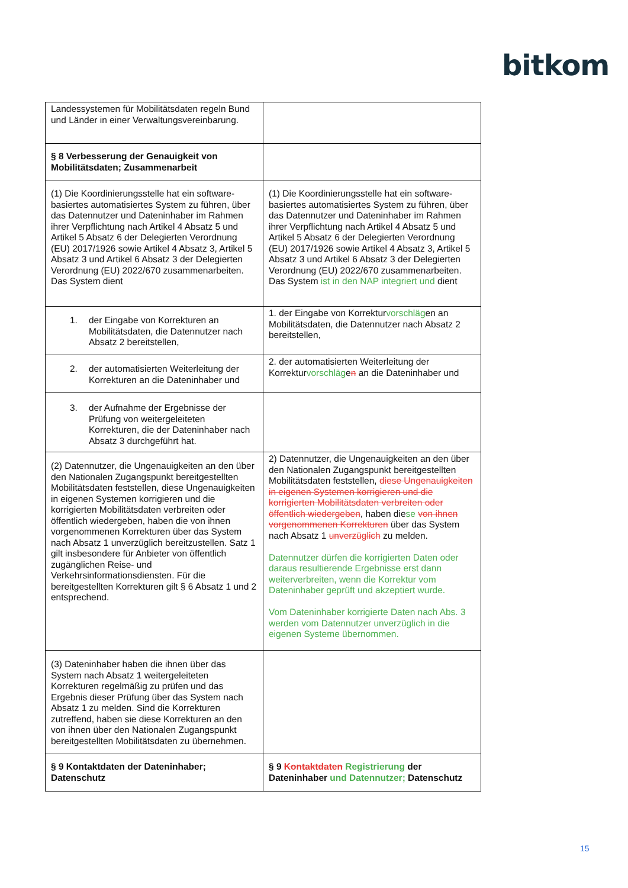bitkom
| Landessystemen für Mobilitätsdaten regeln Bund und Länder in einer Verwaltungsvereinbarung. | |
| § 8 Verbesserung der Genauigkeit von Mobilitätsdaten; Zusammenarbeit | |
| (1) Die Koordinierungsstelle hat ein software-basiertes automatisiertes System zu führen, über das Datennutzer und Dateninhaber im Rahmen ihrer Verpflichtung nach Artikel 4 Absatz 5 und Artikel 5 Absatz 6 der Delegierten Verordnung (EU) 2017/1926 sowie Artikel 4 Absatz 3, Artikel 5 Absatz 3 und Artikel 6 Absatz 3 der Delegierten Verordnung (EU) 2022/670 zusammenarbeiten. Das System dient | (1) Die Koordinierungsstelle hat ein software-basiertes automatisiertes System zu führen, über das Datennutzer und Dateninhaber im Rahmen ihrer Verpflichtung nach Artikel 4 Absatz 5 und Artikel 5 Absatz 6 der Delegierten Verordnung (EU) 2017/1926 sowie Artikel 4 Absatz 3, Artikel 5 Absatz 3 und Artikel 6 Absatz 3 der Delegierten Verordnung (EU) 2022/670 zusammenarbeiten. Das System ist in den NAP integriert und dient |
| 1. der Eingabe von Korrekturen an Mobilitätsdaten, die Datennutzer nach Absatz 2 bereitstellen, | 1. der Eingabe von Korrektur vorschläg en an Mobilitätsdaten, die Datennutzer nach Absatz 2 bereitstellen, |
| 2. der automatisierten Weiterleitung der Korrekturen an die Dateninhaber und | 2. der automatisierten Weiterleitung der Korrektur vorschläg e n an die Dateninhaber und |
| 3. der Aufnahme der Ergebnisse der Prüfung von weitergeleiteten Korrekturen, die der Dateninhaber nach Absatz 3 durchgeführt hat. | |
| (2) Datennutzer, die Ungenauigkeiten an den über den Nationalen Zugangspunkt bereitgestellten Mobilitätsdaten feststellen, diese Ungenauigkeiten in eigenen Systemen korrigieren und die korrigierten Mobilitätsdaten verbreiten oder öffentlich wiedergeben, haben die von ihnen vorgenommenen Korrekturen über das System nach Absatz 1 unverzüglich bereitzustellen. Satz 1 gilt insbesondere für Anbieter von öffentlich zugänglichen Reise- und Verkehrsinformationsdiensten. Für die bereitgestellten Korrekturen gilt § 6 Absatz 1 und 2 entsprechend. | 2) Datennutzer, die Ungenauigkeiten an den über den Nationalen Zugangspunkt bereitgestellten Mobilitätsdaten feststellen, diese Ungenauigkeiten in eigenen Systemen korrigieren und die korrigierten Mobilitätsdaten verbreiten oder öffentlich wiedergeben , haben die se von ihnen vorgenommenen Korrekturen über das System nach Absatz 1 unverzüglich zu melden. Datennutzer dürfen die korrigierten Daten oder daraus resultierende Ergebnisse erst dann weiterverbreiten, wenn die Korrektur vom Dateninhaber geprüft und akzeptiert wurde. Vom Dateninhaber korrigierte Daten nach Abs. 3 werden vom Datennutzer unverzüglich in die eigenen Systeme übernommen. |
| (3) Dateninhaber haben die ihnen über das System nach Absatz 1 weitergeleiteten Korrekturen regelmäßig zu prüfen und das Ergebnis dieser Prüfung über das System nach Absatz 1 zu melden. Sind die Korrekturen zutreffend, haben sie diese Korrekturen an den von ihnen über den Nationalen Zugangspunkt bereitgestellten Mobilitätsdaten zu übernehmen. | |
| § 9 Kontaktdaten der Dateninhaber; Datenschutz | § 9 Kontaktdaten Registrierung der Dateninhaber und Datennutzer; Datenschutz |
15